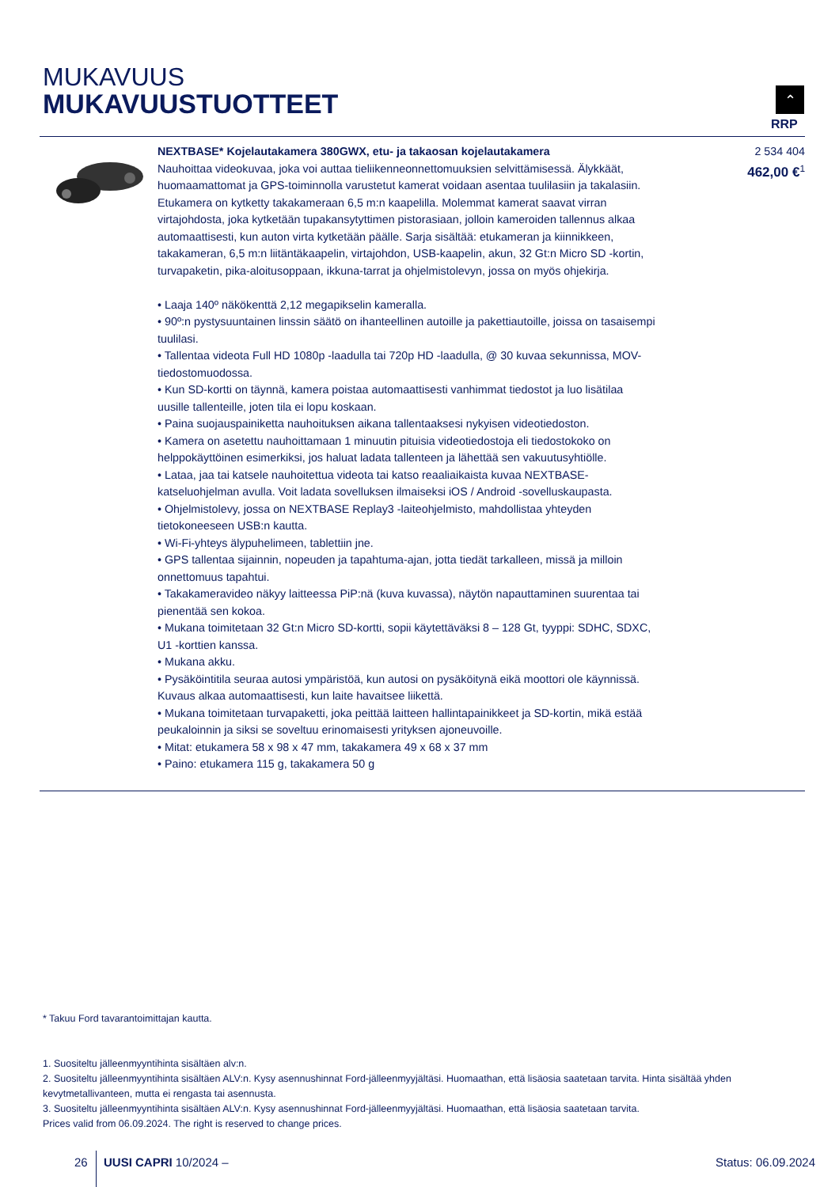MUKAVUUS
MUKAVUUSTUOTTEET
⌃
RRP
| | NEXTBASE* Kojelautakamera 380GWX, etu- ja takaosan kojelautakamera Nauhoittaa videokuvaa, joka voi auttaa tieliikenneonnettomuuksien selvittämisessä. Älykkäät, huomaamattomat ja GPS-toiminnolla varustetut kamerat voidaan asentaa tuulilasiin ja takalasiin. Etukamera on kytketty takakameraan 6,5 m:n kaapelilla. Molemmat kamerat saavat virran virtajohdosta, joka kytketään tupakansytyttimen pistorasiaan, jolloin kameroiden tallennus alkaa automaattisesti, kun auton virta kytketään päälle. Sarja sisältää: etukameran ja kiinnikkeen, takakameran, 6,5 m:n liitäntäkaapelin, virtajohdon, USB-kaapelin, akun, 32 Gt:n Micro SD -kortin, turvapaketin, pika-aloitusoppaan, ikkuna-tarrat ja ohjelmistolevyn, jossa on myös ohjekirja. • Laaja 140º näkökenttä 2,12 megapikselin kameralla. • 90º:n pystysuuntainen linssin säätö on ihanteellinen autoille ja pakettiautoille, joissa on tasaisempi tuulilasi. • Tallentaa videota Full HD 1080p -laadulla tai 720p HD -laadulla, @ 30 kuvaa sekunnissa, MOV-tiedostomuodossa. • Kun SD-kortti on täynnä, kamera poistaa automaattisesti vanhimmat tiedostot ja luo lisätilaa uusille tallenteille, joten tila ei lopu koskaan. • Paina suojauspainiketta nauhoituksen aikana tallentaaksesi nykyisen videotiedoston. • Kamera on asetettu nauhoittamaan 1 minuutin pituisia videotiedostoja eli tiedostokoko on helppokäyttöinen esimerkiksi, jos haluat ladata tallenteen ja lähettää sen vakuutusyhtiölle. • Lataa, jaa tai katsele nauhoitettua videota tai katso reaaliaikaista kuvaa NEXTBASE-katseluohjelman avulla. Voit ladata sovelluksen ilmaiseksi iOS / Android -sovelluskaupasta. • Ohjelmistolevy, jossa on NEXTBASE Replay3 -laiteohjelmisto, mahdollistaa yhteyden tietokoneeseen USB:n kautta. • Wi-Fi-yhteys älypuhelimeen, tablettiin jne. • GPS tallentaa sijainnin, nopeuden ja tapahtuma-ajan, jotta tiedät tarkalleen, missä ja milloin onnettomuus tapahtui. • Takakameravideo näkyy laitteessa PiP:nä (kuva kuvassa), näytön napauttaminen suurentaa tai pienentää sen kokoa. • Mukana toimitetaan 32 Gt:n Micro SD-kortti, sopii käytettäväksi 8 – 128 Gt, tyyppi: SDHC, SDXC, U1 -korttien kanssa. • Mukana akku. • Pysäköintitila seuraa autosi ympäristöä, kun autosi on pysäköitynä eikä moottori ole käynnissä. Kuvaus alkaa automaattisesti, kun laite havaitsee liikettä. • Mukana toimitetaan turvapaketti, joka peittää laitteen hallintapainikkeet ja SD-kortin, mikä estää peukaloinnin ja siksi se soveltuu erinomaisesti yrityksen ajoneuvoille. • Mitat: etukamera 58 x 98 x 47 mm, takakamera 49 x 68 x 37 mm • Paino: etukamera 115 g, takakamera 50 g | 2 534 404 462,00 €<sup>1</sup> |
* Takuu Ford tavarantoimittajan kautta.
1. Suositeltu jälleenmyyntihinta sisältäen alv:n.
2. Suositeltu jälleenmyyntihinta sisältäen ALV:n. Kysy asennushinnat Ford-jälleenmyyjältäsi. Huomaathan, että lisäosia saatetaan tarvita. Hinta sisältää yhden kevytmetallivanteen, mutta ei rengasta tai asennusta.
3. Suositeltu jälleenmyyntihinta sisältäen ALV:n. Kysy asennushinnat Ford-jälleenmyyjältäsi. Huomaathan, että lisäosia saatetaan tarvita.
Prices valid from 06.09.2024. The right is reserved to change prices.
26 UUSI CAPRI 10/2024 – Status: 06.09.2024